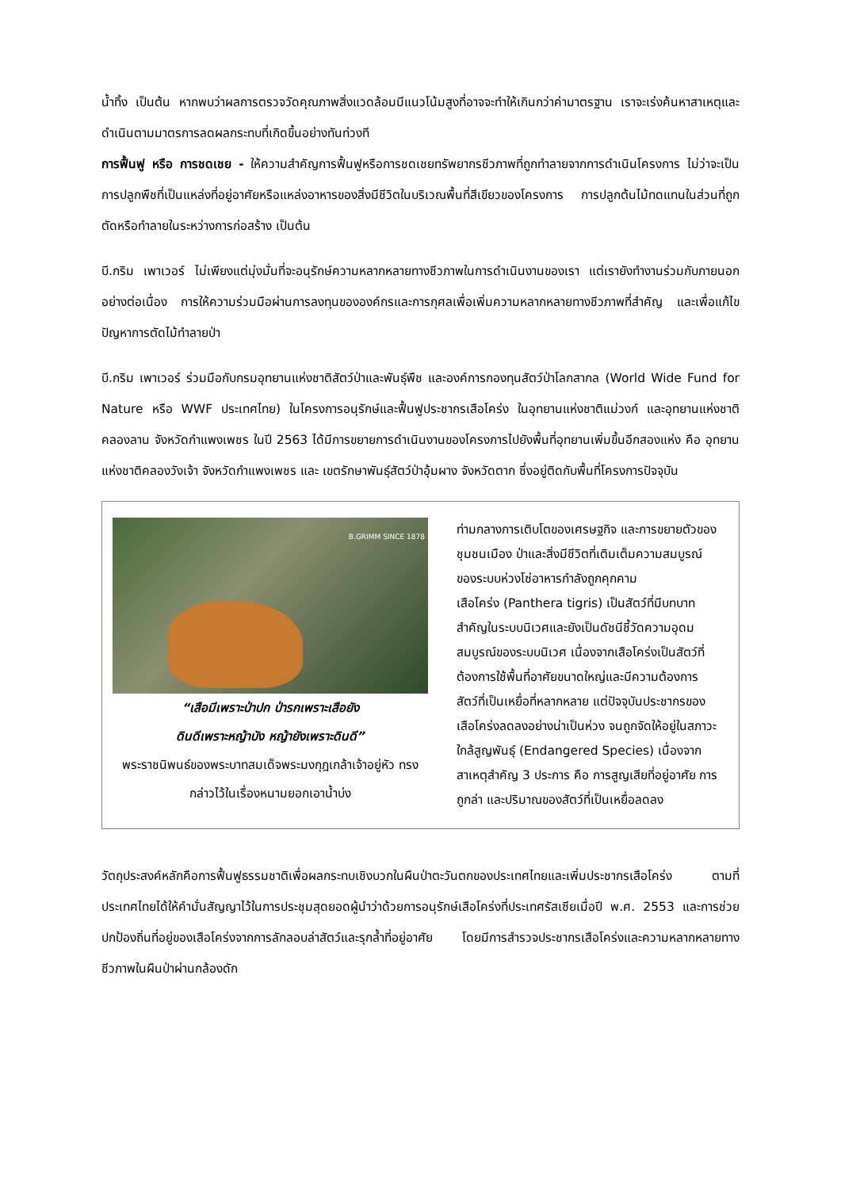น้ำทิ้ง เป็นต้น หากพบว่าผลการตรวจวัดคุณภาพสิ่งแวดล้อมมีแนวโน้มสูงที่อาจจะทำให้เกินกว่าค่ามาตรฐาน เราจะเร่งค้นหาสาเหตุและดำเนินตามมาตรการลดผลกระทบที่เกิดขึ้นอย่างทันท่วงที
การฟื้นฟู หรือ การชดเชย - ให้ความสำคัญการฟื้นฟูหรือการชดเชยทรัพยากรชีวภาพที่ถูกทำลายจากการดำเนินโครงการ ไม่ว่าจะเป็น การปลูกพืชที่เป็นแหล่งที่อยู่อาศัยหรือแหล่งอาหารของสิ่งมีชีวิตในบริเวณพื้นที่สีเขียวของโครงการ การปลูกต้นไม้ทดแทนในส่วนที่ถูกตัดหรือทำลายในระหว่างการก่อสร้าง เป็นต้น
บี.กริม เพาเวอร์ ไม่เพียงแต่มุ่งมั่นที่จะอนุรักษ์ความหลากหลายทางชีวภาพในการดำเนินงานของเรา แต่เรายังทำงานร่วมกับภายนอกอย่างต่อเนื่อง การให้ความร่วมมือผ่านการลงทุนขององค์กรและการกุศลเพื่อเพิ่มความหลากหลายทางชีวภาพที่สำคัญ และเพื่อแก้ไขปัญหาการตัดไม้ทำลายป่า
บี.กริม เพาเวอร์ ร่วมมือกับกรมอุทยานแห่งชาติสัตว์ป่าและพันธุ์พืช และองค์การกองทุนสัตว์ป่าโลกสากล (World Wide Fund for Nature หรือ WWF ประเทศไทย) ในโครงการอนุรักษ์และฟื้นฟูประชากรเสือโคร่ง ในอุทยานแห่งชาติแม่วงก์ และอุทยานแห่งชาติคลองลาน จังหวัดกำแพงเพชร ในปี 2563 ได้มีการขยายการดำเนินงานของโครงการไปยังพื้นที่อุทยานเพิ่มขึ้นอีกสองแห่ง คือ อุทยานแห่งชาติคลองวังเจ้า จังหวัดกำแพงเพชร และ เขตรักษาพันธุ์สัตว์ป่าอุ้มผาง จังหวัดตาก ซึ่งอยู่ติดกับพื้นที่โครงการปัจจุบัน
B.GRIMM SINCE 1878
“เสือมีเพราะป่าปก ป่ารกเพราะเสือยัง
ดินดีเพราะหญ้าบัง หญ้ายังเพราะดินดี”
พระราชนิพนธ์ของพระบาทสมเด็จพระมงกุฎเกล้าเจ้าอยู่หัว ทรงกล่าวไว้ในเรื่องหนามยอกเอาน้ำบ่ง
ท่ามกลางการเติบโตของเศรษฐกิจ และการขยายตัวของชุมชนเมือง ป่าและสิ่งมีชีวิตที่เติมเต็มความสมบูรณ์ของระบบห่วงโซ่อาหารกำลังถูกคุกคาม
เสือโคร่ง (Panthera tigris) เป็นสัตว์ที่มีบทบาทสำคัญในระบบนิเวศและยังเป็นดัชนีชี้วัดความอุดมสมบูรณ์ของระบบนิเวศ เนื่องจากเสือโคร่งเป็นสัตว์ที่ต้องการใช้พื้นที่อาศัยขนาดใหญ่และมีความต้องการสัตว์ที่เป็นเหยื่อที่หลากหลาย แต่ปัจจุบันประชากรของเสือโคร่งลดลงอย่างน่าเป็นห่วง จนถูกจัดให้อยู่ในสภาวะใกล้สูญพันธุ์ (Endangered Species) เนื่องจากสาเหตุสำคัญ 3 ประการ คือ การสูญเสียที่อยู่อาศัย การถูกล่า และปริมาณของสัตว์ที่เป็นเหยื่อลดลง
วัตถุประสงค์หลักคือการฟื้นฟูธรรมชาติเพื่อผลกระทบเชิงบวกในผืนป่าตะวันตกของประเทศไทยและเพิ่มประชากรเสือโคร่ง ตามที่ประเทศไทยได้ให้คำมั่นสัญญาไว้ในการประชุมสุดยอดผู้นำว่าด้วยการอนุรักษ์เสือโคร่งที่ประเทศรัสเซียเมื่อปี พ.ศ. 2553 และการช่วยปกป้องถิ่นที่อยู่ของเสือโคร่งจากการลักลอบล่าสัตว์และรุกล้ำที่อยู่อาศัย โดยมีการสำรวจประชากรเสือโคร่งและความหลากหลายทางชีวภาพในผืนป่าผ่านกล้องดัก